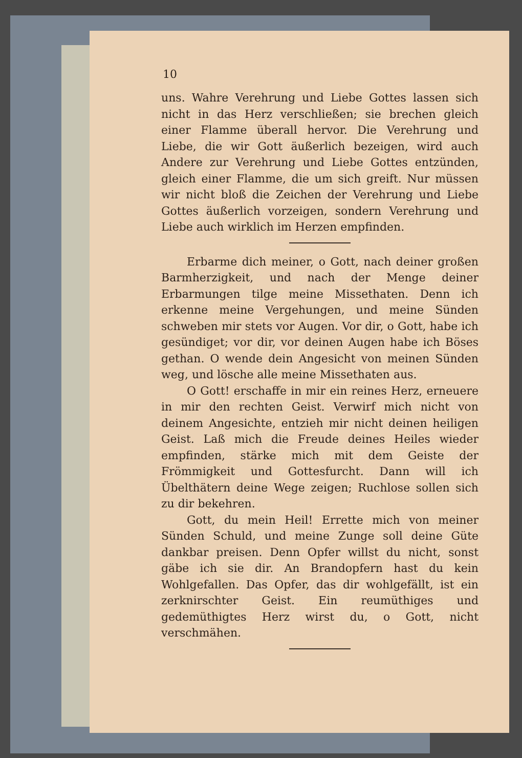10
uns. Wahre Verehrung und Liebe Gottes lassen sich nicht in das Herz verschließen; sie brechen gleich einer Flamme überall hervor. Die Verehrung und Liebe, die wir Gott äußerlich bezeigen, wird auch Andere zur Verehrung und Liebe Gottes entzünden, gleich einer Flamme, die um sich greift. Nur müssen wir nicht bloß die Zeichen der Verehrung und Liebe Gottes äußerlich vorzeigen, sondern Verehrung und Liebe auch wirklich im Herzen empfinden.
Erbarme dich meiner, o Gott, nach deiner großen Barmherzigkeit, und nach der Menge deiner Erbarmungen tilge meine Missethaten. Denn ich erkenne meine Vergehungen, und meine Sünden schweben mir stets vor Augen. Vor dir, o Gott, habe ich gesündiget; vor dir, vor deinen Augen habe ich Böses gethan. O wende dein Angesicht von meinen Sünden weg, und lösche alle meine Missethaten aus.
O Gott! erschaffe in mir ein reines Herz, erneuere in mir den rechten Geist. Verwirf mich nicht von deinem Angesichte, entzieh mir nicht deinen heiligen Geist. Laß mich die Freude deines Heiles wieder empfinden, stärke mich mit dem Geiste der Frömmigkeit und Gottesfurcht. Dann will ich Übelthätern deine Wege zeigen; Ruchlose sollen sich zu dir bekehren.
Gott, du mein Heil! Errette mich von meiner Sünden Schuld, und meine Zunge soll deine Güte dankbar preisen. Denn Opfer willst du nicht, sonst gäbe ich sie dir. An Brandopfern hast du kein Wohlgefallen. Das Opfer, das dir wohlgefällt, ist ein zerknirschter Geist. Ein reumüthiges und gedemüthigtes Herz wirst du, o Gott, nicht verschmähen.